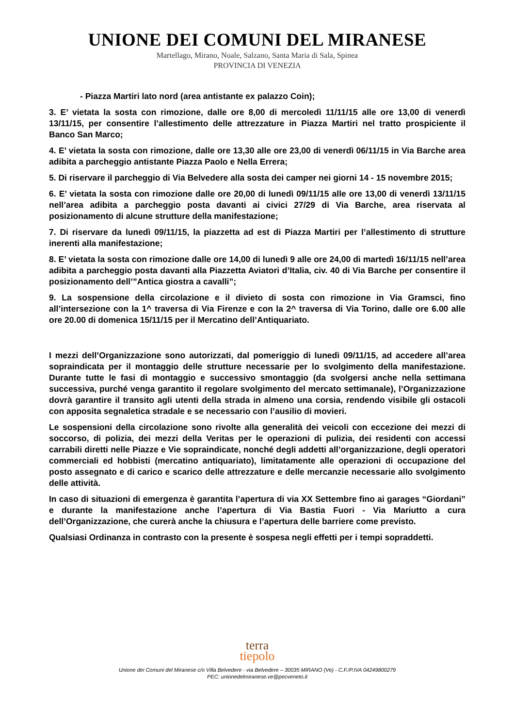UNIONE DEI COMUNI DEL MIRANESE
Martellago, Mirano, Noale, Salzano, Santa Maria di Sala, Spinea
PROVINCIA DI VENEZIA
- Piazza Martiri lato nord (area antistante ex palazzo Coin);
3. E’ vietata la sosta con rimozione, dalle ore 8,00 di mercoledì 11/11/15 alle ore 13,00 di venerdì 13/11/15, per consentire l’allestimento delle attrezzature in Piazza Martiri nel tratto prospiciente il Banco San Marco;
4. E’ vietata la sosta con rimozione, dalle ore 13,30 alle ore 23,00 di venerdì 06/11/15 in Via Barche area adibita a parcheggio antistante Piazza Paolo e Nella Errera;
5. Di riservare il parcheggio di Via Belvedere alla sosta dei camper nei giorni 14 - 15 novembre 2015;
6. E’ vietata la sosta con rimozione dalle ore 20,00 di lunedì 09/11/15 alle ore 13,00 di venerdì 13/11/15 nell’area adibita a parcheggio posta davanti ai civici 27/29 di Via Barche, area riservata al posizionamento di alcune strutture della manifestazione;
7. Di riservare da lunedì 09/11/15, la piazzetta ad est di Piazza Martiri per l’allestimento di strutture inerenti alla manifestazione;
8. E’ vietata la sosta con rimozione dalle ore 14,00 di lunedì 9 alle ore 24,00 di martedì 16/11/15 nell’area adibita a parcheggio posta davanti alla Piazzetta Aviatori d’Italia, civ. 40 di Via Barche per consentire il posizionamento dell’”Antica giostra a cavalli”;
9. La sospensione della circolazione e il divieto di sosta con rimozione in Via Gramsci, fino all’intersezione con la 1^ traversa di Via Firenze e con la 2^ traversa di Via Torino, dalle ore 6.00 alle ore 20.00 di domenica 15/11/15 per il Mercatino dell’Antiquariato.
I mezzi dell’Organizzazione sono autorizzati, dal pomeriggio di lunedì 09/11/15, ad accedere all’area sopraindicata per il montaggio delle strutture necessarie per lo svolgimento della manifestazione. Durante tutte le fasi di montaggio e successivo smontaggio (da svolgersi anche nella settimana successiva, purché venga garantito il regolare svolgimento del mercato settimanale), l’Organizzazione dovrà garantire il transito agli utenti della strada in almeno una corsia, rendendo visibile gli ostacoli con apposita segnaletica stradale e se necessario con l’ausilio di movieri.
Le sospensioni della circolazione sono rivolte alla generalità dei veicoli con eccezione dei mezzi di soccorso, di polizia, dei mezzi della Veritas per le operazioni di pulizia, dei residenti con accessi carrabili diretti nelle Piazze e Vie sopraindicate, nonché degli addetti all’organizzazione, degli operatori commerciali ed hobbisti (mercatino antiquariato), limitatamente alle operazioni di occupazione del posto assegnato e di carico e scarico delle attrezzature e delle mercanzie necessarie allo svolgimento delle attività.
In caso di situazioni di emergenza è garantita l’apertura di via XX Settembre fino ai garages “Giordani” e durante la manifestazione anche l’apertura di Via Bastia Fuori - Via Mariutto a cura dell’Organizzazione, che curerà anche la chiusura e l’apertura delle barriere come previsto.
Qualsiasi Ordinanza in contrasto con la presente è sospesa negli effetti per i tempi sopraddetti.
terra
tiepolo
Unione dei Comuni del Miranese c/o Villa Belvedere - via Belvedere – 30035 MIRANO (Ve) - C.F./P.IVA 04249800279
PEC: unionedelmiranese.ve@pecveneto.it